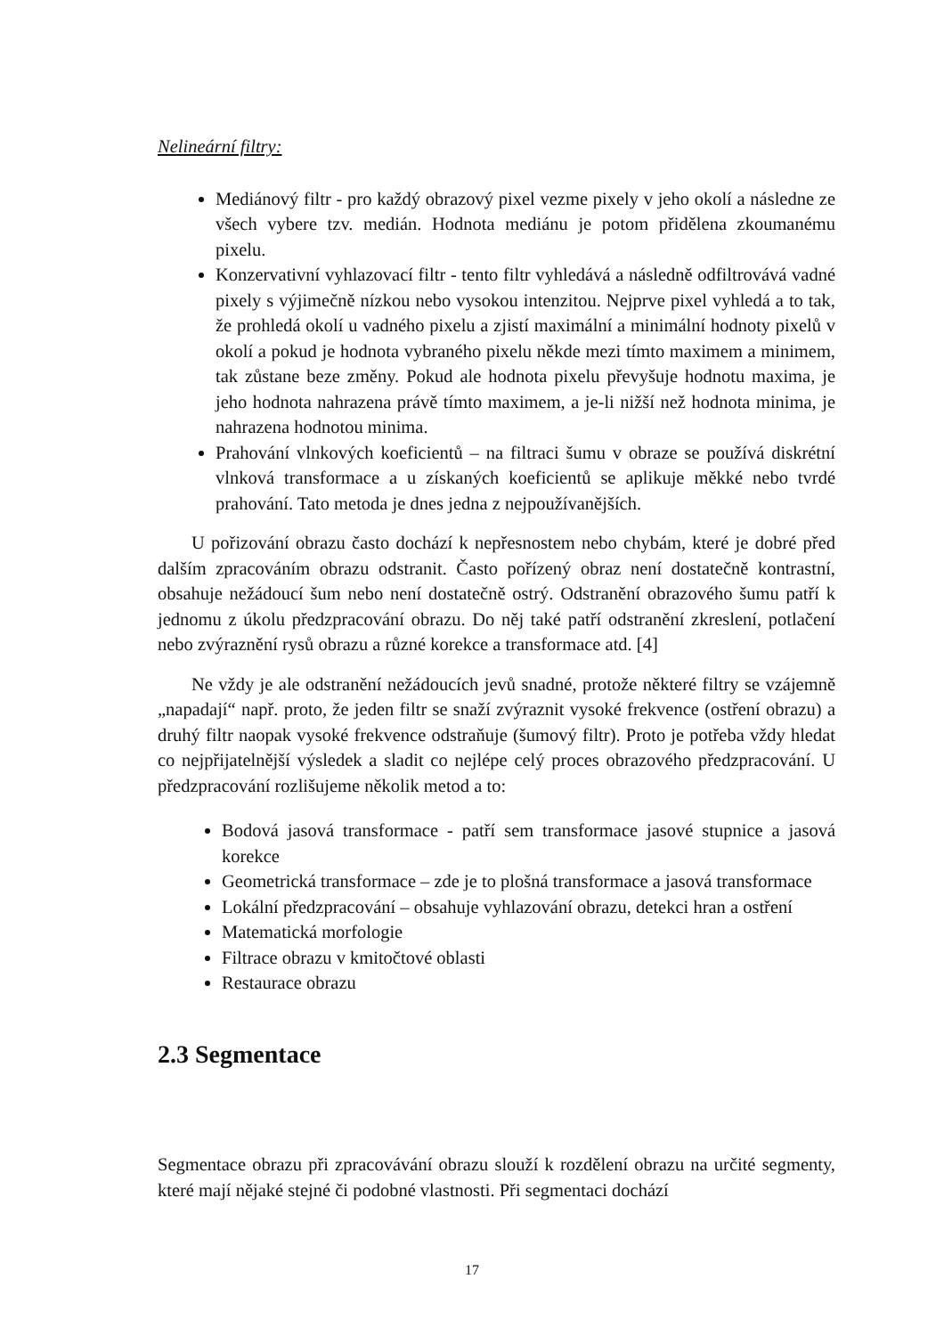Nelineární filtry:
Mediánový filtr - pro každý obrazový pixel vezme pixely v jeho okolí a následne ze všech vybere tzv. medián. Hodnota mediánu je potom přidělena zkoumanému pixelu.
Konzervativní vyhlazovací filtr - tento filtr vyhledává a následně odfiltrovává vadné pixely s výjimečně nízkou nebo vysokou intenzitou. Nejprve pixel vyhledá a to tak, že prohledá okolí u vadného pixelu a zjistí maximální a minimální hodnoty pixelů v okolí a pokud je hodnota vybraného pixelu někde mezi tímto maximem a minimem, tak zůstane beze změny. Pokud ale hodnota pixelu převyšuje hodnotu maxima, je jeho hodnota nahrazena právě tímto maximem, a je-li nižší než hodnota minima, je nahrazena hodnotou minima.
Prahování vlnkových koeficientů – na filtraci šumu v obraze se používá diskrétní vlnková transformace a u získaných koeficientů se aplikuje měkké nebo tvrdé prahování. Tato metoda je dnes jedna z nejpoužívanějších.
U pořizování obrazu často dochází k nepřesnostem nebo chybám, které je dobré před dalším zpracováním obrazu odstranit. Často pořízený obraz není dostatečně kontrastní, obsahuje nežádoucí šum nebo není dostatečně ostrý. Odstranění obrazového šumu patří k jednomu z úkolu předzpracování obrazu. Do něj také patří odstranění zkreslení, potlačení nebo zvýraznění rysů obrazu a různé korekce a transformace atd. [4]
Ne vždy je ale odstranění nežádoucích jevů snadné, protože některé filtry se vzájemně „napadají“ např. proto, že jeden filtr se snaží zvýraznit vysoké frekvence (ostření obrazu) a druhý filtr naopak vysoké frekvence odstraňuje (šumový filtr). Proto je potřeba vždy hledat co nejpřijatelnější výsledek a sladit co nejlépe celý proces obrazového předzpracování. U předzpracování rozlišujeme několik metod a to:
Bodová jasová transformace - patří sem transformace jasové stupnice a jasová korekce
Geometrická transformace – zde je to plošná transformace a jasová transformace
Lokální předzpracování – obsahuje vyhlazování obrazu, detekci hran a ostření
Matematická morfologie
Filtrace obrazu v kmitočtové oblasti
Restaurace obrazu
2.3 Segmentace
Segmentace obrazu při zpracovávání obrazu slouží k rozdělení obrazu na určité segmenty, které mají nějaké stejné či podobné vlastnosti. Při segmentaci dochází
17